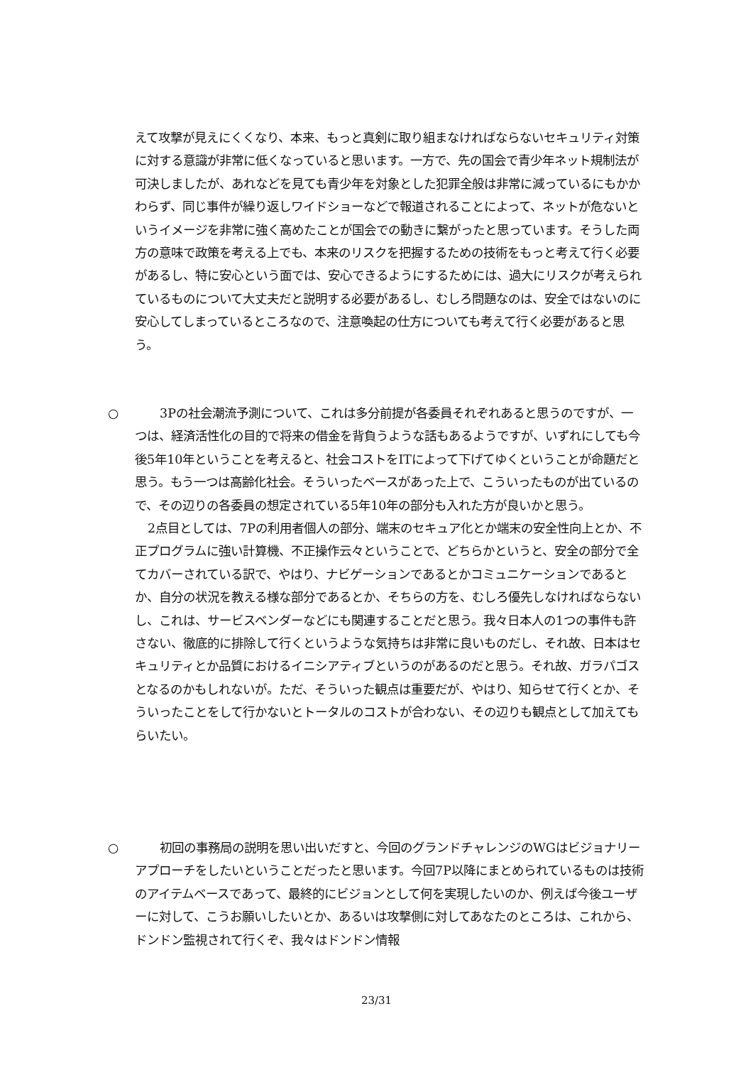えて攻撃が見えにくくなり、本来、もっと真剣に取り組まなければならないセキュリティ対策に対する意識が非常に低くなっていると思います。一方で、先の国会で青少年ネット規制法が可決しましたが、あれなどを見ても青少年を対象とした犯罪全般は非常に減っているにもかかわらず、同じ事件が繰り返しワイドショーなどで報道されることによって、ネットが危ないというイメージを非常に強く高めたことが国会での動きに繋がったと思っています。そうした両方の意味で政策を考える上でも、本来のリスクを把握するための技術をもっと考えて行く必要があるし、特に安心という面では、安心できるようにするためには、過大にリスクが考えられているものについて大丈夫だと説明する必要があるし、むしろ問題なのは、安全ではないのに安心してしまっているところなので、注意喚起の仕方についても考えて行く必要があると思う。
○ 　3Pの社会潮流予測について、これは多分前提が各委員それぞれあると思うのですが、一つは、経済活性化の目的で将来の借金を背負うような話もあるようですが、いずれにしても今後5年10年ということを考えると、社会コストをITによって下げてゆくということが命題だと思う。もう一つは高齢化社会。そういったベースがあった上で、こういったものが出ているので、その辺りの各委員の想定されている5年10年の部分も入れた方が良いかと思う。
2点目としては、7Pの利用者個人の部分、端末のセキュア化とか端末の安全性向上とか、不正プログラムに強い計算機、不正操作云々ということで、どちらかというと、安全の部分で全てカバーされている訳で、やはり、ナビゲーションであるとかコミュニケーションであるとか、自分の状況を教える様な部分であるとか、そちらの方を、むしろ優先しなければならないし、これは、サービスベンダーなどにも関連することだと思う。我々日本人の1つの事件も許さない、徹底的に排除して行くというような気持ちは非常に良いものだし、それ故、日本はセキュリティとか品質におけるイニシアティブというのがあるのだと思う。それ故、ガラパゴスとなるのかもしれないが。ただ、そういった観点は重要だが、やはり、知らせて行くとか、そういったことをして行かないとトータルのコストが合わない、その辺りも観点として加えてもらいたい。
○ 　初回の事務局の説明を思い出いだすと、今回のグランドチャレンジのWGはビジョナリーアプローチをしたいということだったと思います。今回7P以降にまとめられているものは技術のアイテムベースであって、最終的にビジョンとして何を実現したいのか、例えば今後ユーザーに対して、こうお願いしたいとか、あるいは攻撃側に対してあなたのところは、これから、ドンドン監視されて行くぞ、我々はドンドン情報
23/31